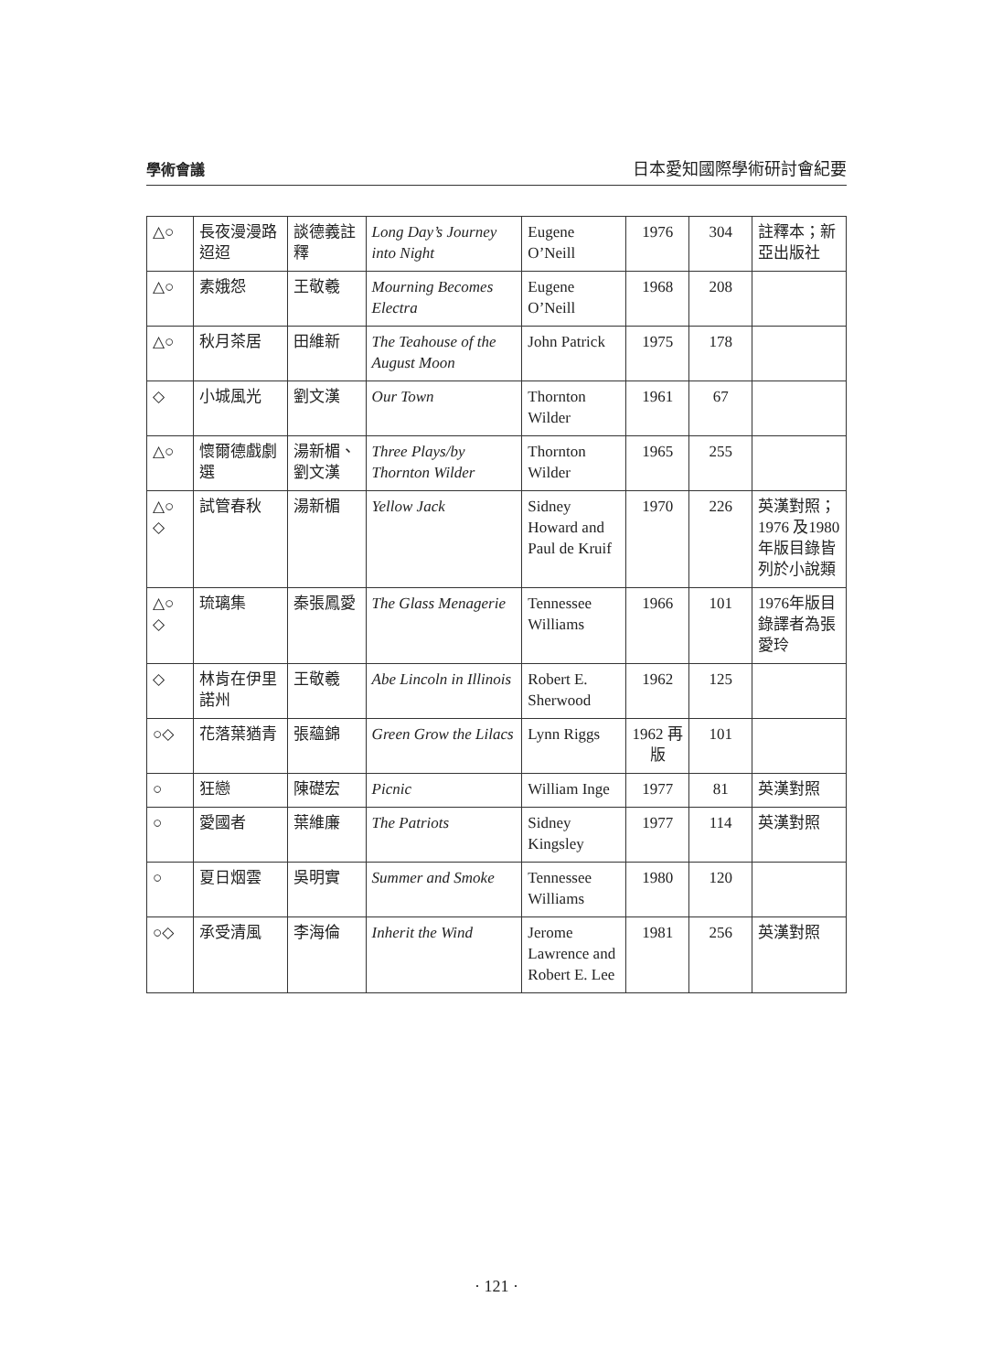學術會議 日本愛知國際學術研討會紀要
| △○ | 長夜漫漫路迢迢 | 談德義註釋 | Long Day’s Journey into Night | Eugene O’Neill | 1976 | 304 | 註釋本；新亞出版社 |
| △○ | 素娥怨 | 王敬羲 | Mourning Becomes Electra | Eugene O’Neill | 1968 | 208 | |
| △○ | 秋月茶居 | 田維新 | The Teahouse of the August Moon | John Patrick | 1975 | 178 | |
| ◇ | 小城風光 | 劉文漢 | Our Town | Thornton Wilder | 1961 | 67 | |
| △○ | 懷爾德戲劇選 | 湯新楣、劉文漢 | Three Plays/by Thornton Wilder | Thornton Wilder | 1965 | 255 | |
| △○ ◇ | 試管春秋 | 湯新楣 | Yellow Jack | Sidney Howard and Paul de Kruif | 1970 | 226 | 英漢對照；1976 及1980年版目錄皆列於小說類 |
| △○ ◇ | 琉璃集 | 秦張鳳愛 | The Glass Menagerie | Tennessee Williams | 1966 | 101 | 1976年版目錄譯者為張愛玲 |
| ◇ | 林肯在伊里諾州 | 王敬羲 | Abe Lincoln in Illinois | Robert E. Sherwood | 1962 | 125 | |
| ○◇ | 花落葉猶青 | 張蘊錦 | Green Grow the Lilacs | Lynn Riggs | 1962 再版 | 101 | |
| ○ | 狂戀 | 陳礎宏 | Picnic | William Inge | 1977 | 81 | 英漢對照 |
| ○ | 愛國者 | 葉維廉 | The Patriots | Sidney Kingsley | 1977 | 114 | 英漢對照 |
| ○ | 夏日烟雲 | 吳明實 | Summer and Smoke | Tennessee Williams | 1980 | 120 | |
| ○◇ | 承受清風 | 李海倫 | Inherit the Wind | Jerome Lawrence and Robert E. Lee | 1981 | 256 | 英漢對照 |
· 121 ·